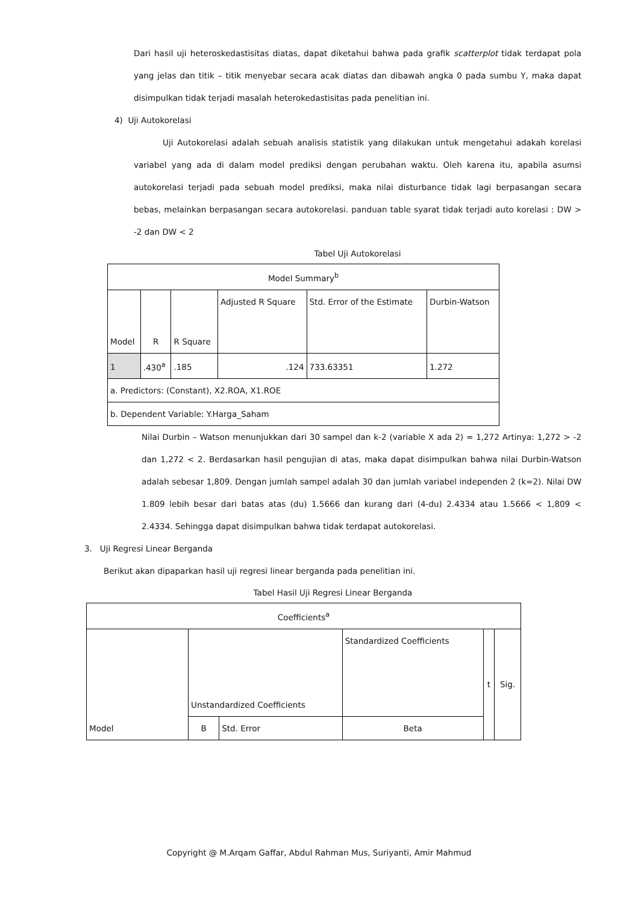Dari hasil uji heteroskedastisitas diatas, dapat diketahui bahwa pada grafik scatterplot tidak terdapat pola yang jelas dan titik – titik menyebar secara acak diatas dan dibawah angka 0 pada sumbu Y, maka dapat disimpulkan tidak terjadi masalah heterokedastisitas pada penelitian ini.
4) Uji Autokorelasi
Uji Autokorelasi adalah sebuah analisis statistik yang dilakukan untuk mengetahui adakah korelasi variabel yang ada di dalam model prediksi dengan perubahan waktu. Oleh karena itu, apabila asumsi autokorelasi terjadi pada sebuah model prediksi, maka nilai disturbance tidak lagi berpasangan secara bebas, melainkan berpasangan secara autokorelasi. panduan table syarat tidak terjadi auto korelasi : DW > -2 dan DW < 2
Tabel Uji Autokorelasi
| Model Summary<sup>b</sup> | | | | | |
| Model | R | R Square | Adjusted R Square | Std. Error of the Estimate | Durbin-Watson |
| 1 | .430<sup>a</sup> | .185 | .124 | 733.63351 | 1.272 |
| a. Predictors: (Constant), X2.ROA, X1.ROE | | | | | |
| b. Dependent Variable: Y.Harga_Saham | | | | | |
Nilai Durbin – Watson menunjukkan dari 30 sampel dan k-2 (variable X ada 2) = 1,272 Artinya: 1,272 > -2 dan 1,272 < 2. Berdasarkan hasil pengujian di atas, maka dapat disimpulkan bahwa nilai Durbin-Watson adalah sebesar 1,809. Dengan jumlah sampel adalah 30 dan jumlah variabel independen 2 (k=2). Nilai DW 1.809 lebih besar dari batas atas (du) 1.5666 dan kurang dari (4-du) 2.4334 atau 1.5666 < 1,809 < 2.4334. Sehingga dapat disimpulkan bahwa tidak terdapat autokorelasi.
3. Uji Regresi Linear Berganda
Berikut akan dipaparkan hasil uji regresi linear berganda pada penelitian ini.
Tabel Hasil Uji Regresi Linear Berganda
| Coefficients<sup>a</sup> | | | | | |
| Model | Unstandardized Coefficients | | Standardized Coefficients | t | Sig. |
| | B | Std. Error | Beta | | |
Copyright @ M.Arqam Gaffar, Abdul Rahman Mus, Suriyanti, Amir Mahmud